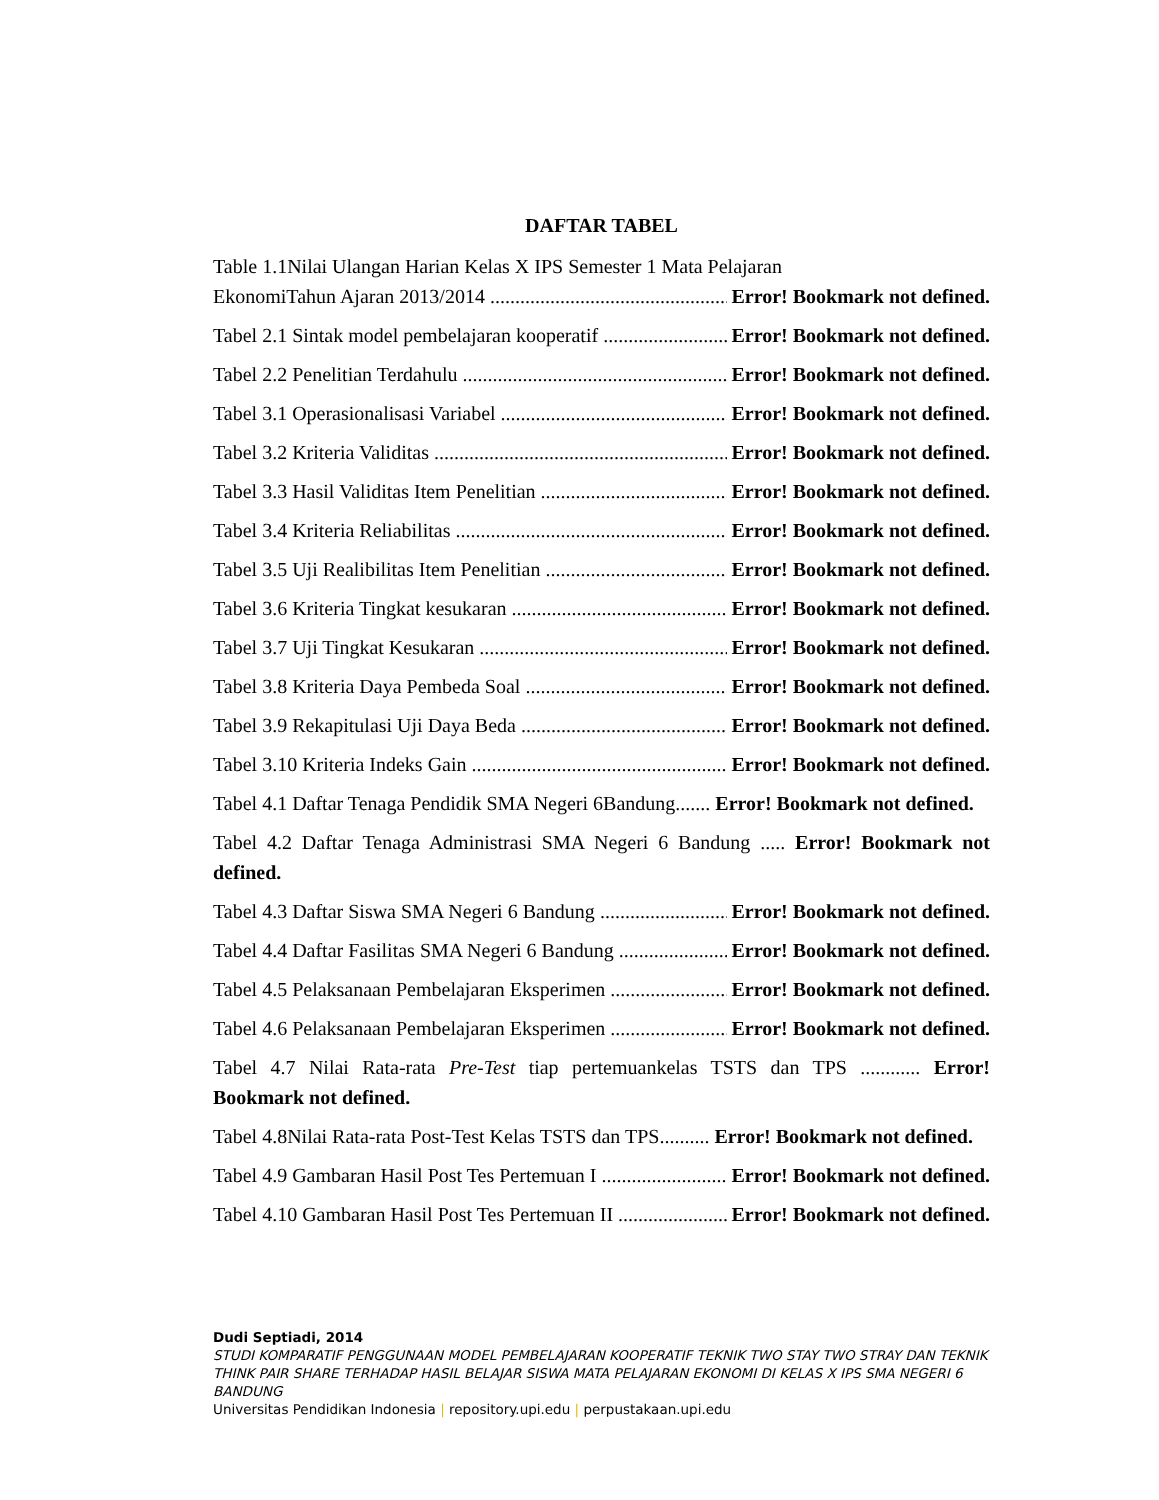DAFTAR TABEL
Table 1.1Nilai Ulangan Harian Kelas X IPS Semester 1 Mata Pelajaran
EkonomiTahun Ajaran 2013/2014 Error! Bookmark not defined.
Tabel 2.1 Sintak model pembelajaran kooperatif Error! Bookmark not defined.
Tabel 2.2 Penelitian Terdahulu Error! Bookmark not defined.
Tabel 3.1 Operasionalisasi Variabel Error! Bookmark not defined.
Tabel 3.2 Kriteria Validitas Error! Bookmark not defined.
Tabel 3.3 Hasil Validitas Item Penelitian Error! Bookmark not defined.
Tabel 3.4 Kriteria Reliabilitas Error! Bookmark not defined.
Tabel 3.5 Uji Realibilitas Item Penelitian Error! Bookmark not defined.
Tabel 3.6 Kriteria Tingkat kesukaran Error! Bookmark not defined.
Tabel 3.7 Uji Tingkat Kesukaran Error! Bookmark not defined.
Tabel 3.8 Kriteria Daya Pembeda Soal Error! Bookmark not defined.
Tabel 3.9 Rekapitulasi Uji Daya Beda Error! Bookmark not defined.
Tabel 3.10 Kriteria Indeks Gain Error! Bookmark not defined.
Tabel 4.1 Daftar Tenaga Pendidik SMA Negeri 6Bandung....... Error! Bookmark not defined.
Tabel 4.2 Daftar Tenaga Administrasi SMA Negeri 6 Bandung ..... Error! Bookmark not defined.
Tabel 4.3 Daftar Siswa SMA Negeri 6 Bandung Error! Bookmark not defined.
Tabel 4.4 Daftar Fasilitas SMA Negeri 6 Bandung Error! Bookmark not defined.
Tabel 4.5 Pelaksanaan Pembelajaran Eksperimen Error! Bookmark not defined.
Tabel 4.6 Pelaksanaan Pembelajaran Eksperimen Error! Bookmark not defined.
Tabel 4.7 Nilai Rata-rata Pre-Test tiap pertemuankelas TSTS dan TPS ............ Error! Bookmark not defined.
Tabel 4.8Nilai Rata-rata Post-Test Kelas TSTS dan TPS.......... Error! Bookmark not defined.
Tabel 4.9 Gambaran Hasil Post Tes Pertemuan I Error! Bookmark not defined.
Tabel 4.10 Gambaran Hasil Post Tes Pertemuan II Error! Bookmark not defined.
Dudi Septiadi, 2014
STUDI KOMPARATIF PENGGUNAAN MODEL PEMBELAJARAN KOOPERATIF TEKNIK TWO STAY TWO STRAY DAN TEKNIK THINK PAIR SHARE TERHADAP HASIL BELAJAR SISWA MATA PELAJARAN EKONOMI DI KELAS X IPS SMA NEGERI 6 BANDUNG
Universitas Pendidikan Indonesia | repository.upi.edu | perpustakaan.upi.edu